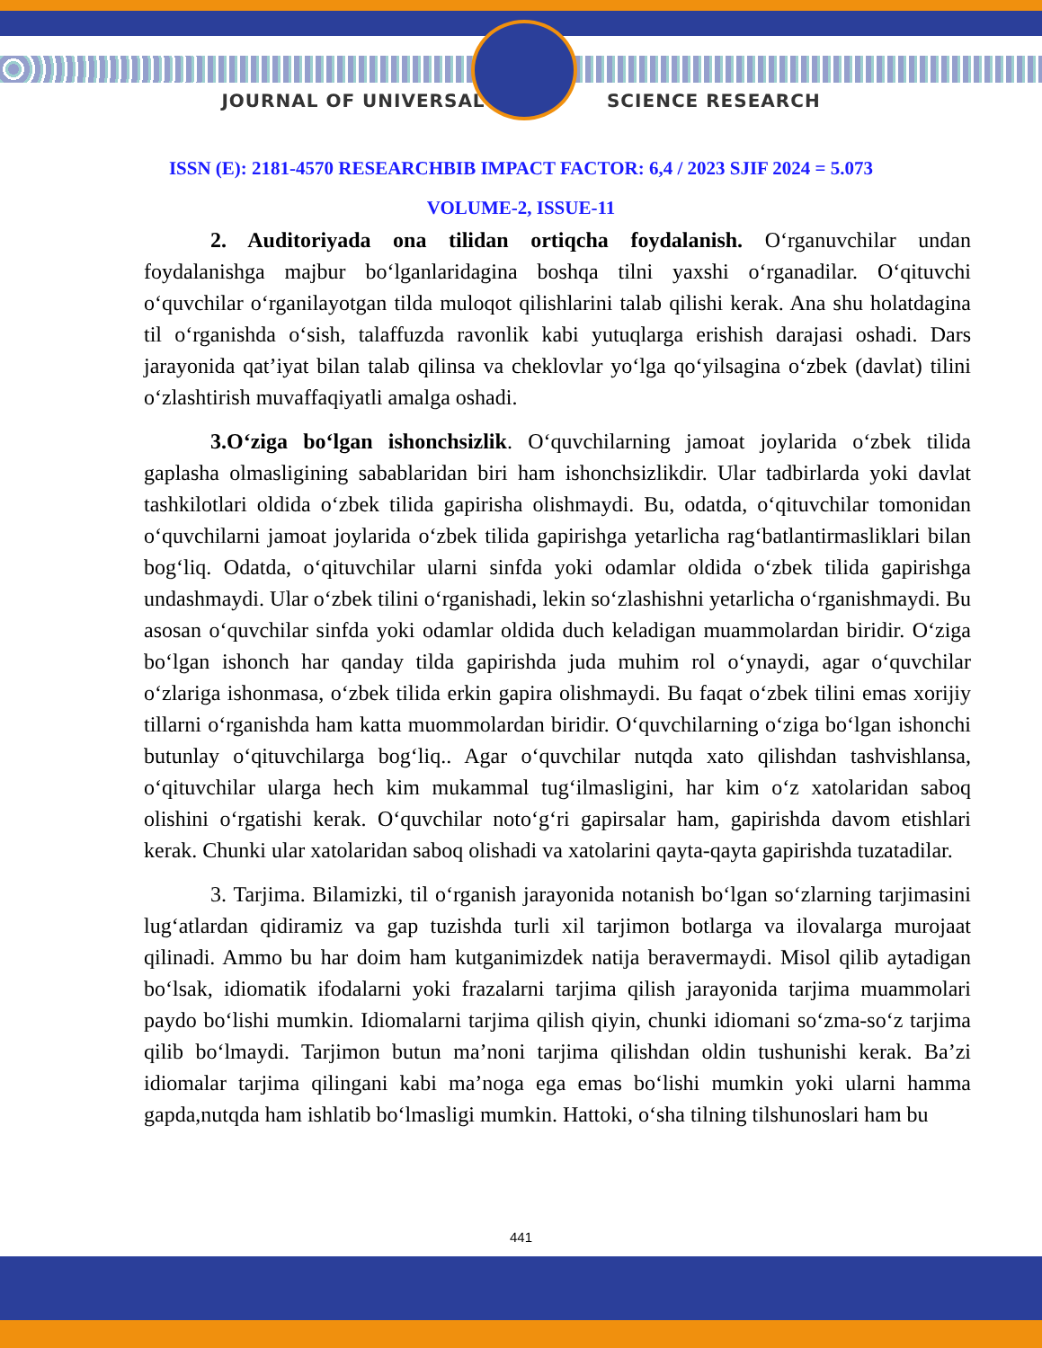JOURNAL OF UNIVERSAL SCIENCE RESEARCH
ISSN (E): 2181-4570 RESEARCHBIB IMPACT FACTOR: 6,4 / 2023 SJIF 2024 = 5.073
VOLUME-2, ISSUE-11
2. Auditoriyada ona tilidan ortiqcha foydalanish. O‘rganuvchilar undan foydalanishga majbur bo‘lganlaridagina boshqa tilni yaxshi o‘rganadilar. O‘qituvchi o‘quvchilar o‘rganilayotgan tilda muloqot qilishlarini talab qilishi kerak. Ana shu holatdagina til o‘rganishda o‘sish, talaffuzda ravonlik kabi yutuqlarga erishish darajasi oshadi. Dars jarayonida qat’iyat bilan talab qilinsa va cheklovlar yo‘lga qo‘yilsagina o‘zbek (davlat) tilini o‘zlashtirish muvaffaqiyatli amalga oshadi.
3.O‘ziga bo‘lgan ishonchsizlik. O‘quvchilarning jamoat joylarida o‘zbek tilida gaplasha olmasligining sabablaridan biri ham ishonchsizlikdir. Ular tadbirlarda yoki davlat tashkilotlari oldida o‘zbek tilida gapirisha olishmaydi. Bu, odatda, o‘qituvchilar tomonidan o‘quvchilarni jamoat joylarida o‘zbek tilida gapirishga yetarlicha rag‘batlantirmasliklari bilan bog‘liq. Odatda, o‘qituvchilar ularni sinfda yoki odamlar oldida o‘zbek tilida gapirishga undashmaydi. Ular o‘zbek tilini o‘rganishadi, lekin so‘zlashishni yetarlicha o‘rganishmaydi. Bu asosan o‘quvchilar sinfda yoki odamlar oldida duch keladigan muammolardan biridir. O‘ziga bo‘lgan ishonch har qanday tilda gapirishda juda muhim rol o‘ynaydi, agar o‘quvchilar o‘zlariga ishonmasa, o‘zbek tilida erkin gapira olishmaydi. Bu faqat o‘zbek tilini emas xorijiy tillarni o‘rganishda ham katta muommolardan biridir. O‘quvchilarning o‘ziga bo‘lgan ishonchi butunlay o‘qituvchilarga bog‘liq.. Agar o‘quvchilar nutqda xato qilishdan tashvishlansa, o‘qituvchilar ularga hech kim mukammal tug‘ilmasligini, har kim o‘z xatolaridan saboq olishini o‘rgatishi kerak. O‘quvchilar noto‘g‘ri gapirsalar ham, gapirishda davom etishlari kerak. Chunki ular xatolaridan saboq olishadi va xatolarini qayta-qayta gapirishda tuzatadilar.
3. Tarjima. Bilamizki, til o‘rganish jarayonida notanish bo‘lgan so‘zlarning tarjimasini lug‘atlardan qidiramiz va gap tuzishda turli xil tarjimon botlarga va ilovalarga murojaat qilinadi. Ammo bu har doim ham kutganimizdek natija beravermaydi. Misol qilib aytadigan bo‘lsak, idiomatik ifodalarni yoki frazalarni tarjima qilish jarayonida tarjima muammolari paydo bo‘lishi mumkin. Idiomalarni tarjima qilish qiyin, chunki idiomani so‘zma-so‘z tarjima qilib bo‘lmaydi. Tarjimon butun ma’noni tarjima qilishdan oldin tushunishi kerak. Ba’zi idiomalar tarjima qilingani kabi ma’noga ega emas bo‘lishi mumkin yoki ularni hamma gapda,nutqda ham ishlatib bo‘lmasligi mumkin. Hattoki, o‘sha tilning tilshunoslari ham bu
441